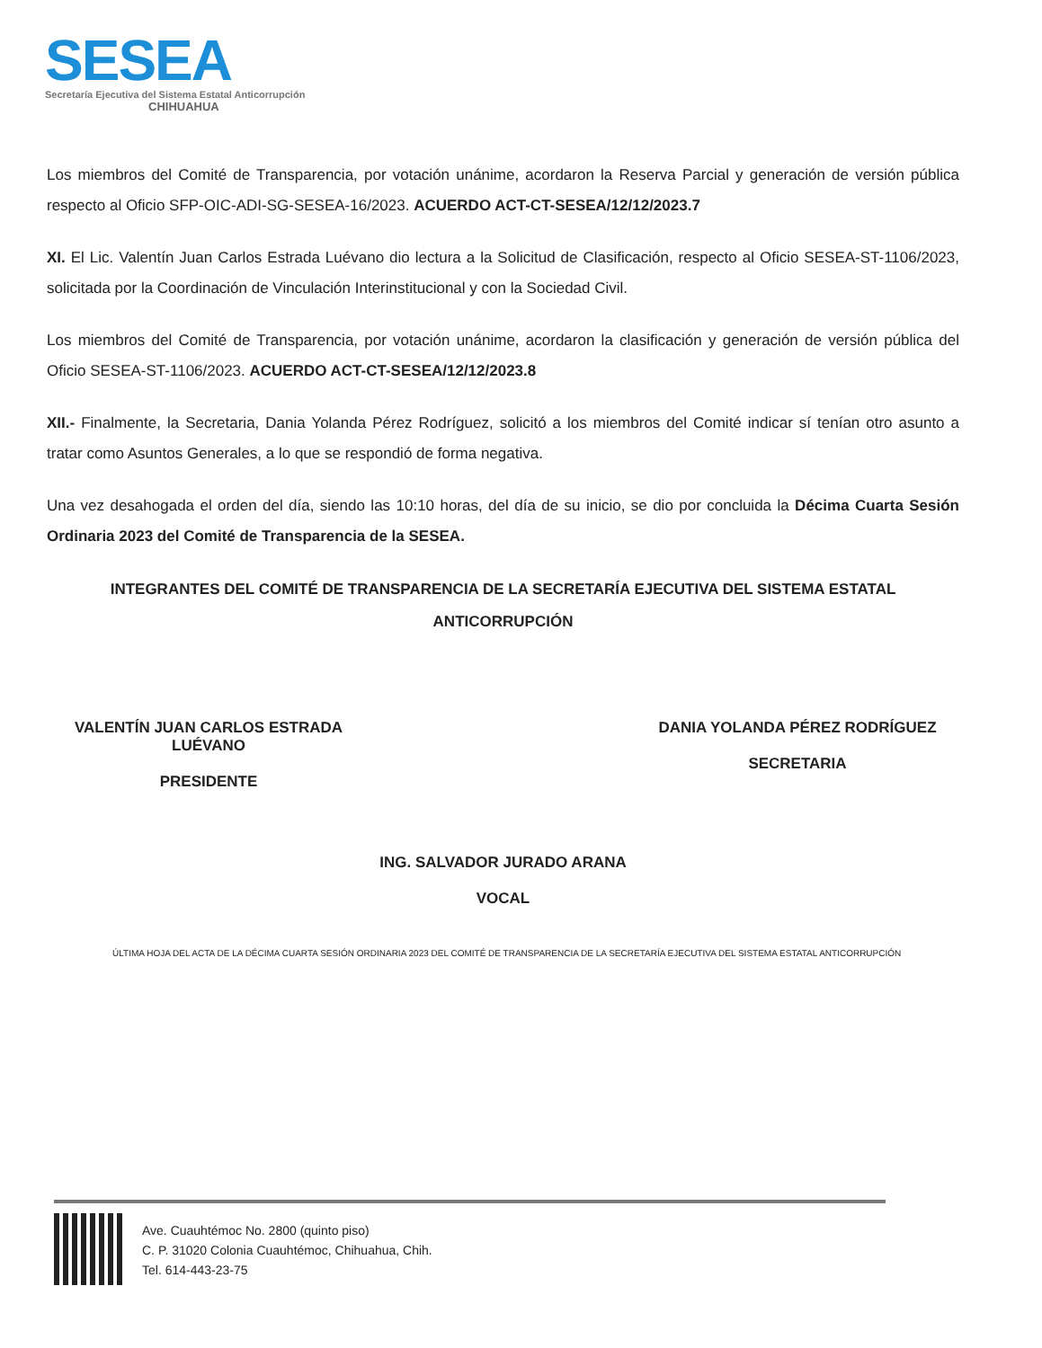SESEA
Secretaría Ejecutiva del Sistema Estatal Anticorrupción
CHIHUAHUA
Los miembros del Comité de Transparencia, por votación unánime, acordaron la Reserva Parcial y generación de versión pública respecto al Oficio SFP-OIC-ADI-SG-SESEA-16/2023. ACUERDO ACT-CT-SESEA/12/12/2023.7
XI. El Lic. Valentín Juan Carlos Estrada Luévano dio lectura a la Solicitud de Clasificación, respecto al Oficio SESEA-ST-1106/2023, solicitada por la Coordinación de Vinculación Interinstitucional y con la Sociedad Civil.
Los miembros del Comité de Transparencia, por votación unánime, acordaron la clasificación y generación de versión pública del Oficio SESEA-ST-1106/2023. ACUERDO ACT-CT-SESEA/12/12/2023.8
XII.- Finalmente, la Secretaria, Dania Yolanda Pérez Rodríguez, solicitó a los miembros del Comité indicar sí tenían otro asunto a tratar como Asuntos Generales, a lo que se respondió de forma negativa.
Una vez desahogada el orden del día, siendo las 10:10 horas, del día de su inicio, se dio por concluida la Décima Cuarta Sesión Ordinaria 2023 del Comité de Transparencia de la SESEA.
INTEGRANTES DEL COMITÉ DE TRANSPARENCIA DE LA SECRETARÍA EJECUTIVA DEL SISTEMA ESTATAL ANTICORRUPCIÓN
VALENTÍN JUAN CARLOS ESTRADA LUÉVANO
PRESIDENTE
DANIA YOLANDA PÉREZ RODRÍGUEZ
SECRETARIA
ING. SALVADOR JURADO ARANA
VOCAL
ÚLTIMA HOJA DEL ACTA DE LA DÉCIMA CUARTA SESIÓN ORDINARIA 2023 DEL COMITÉ DE TRANSPARENCIA DE LA SECRETARÍA EJECUTIVA DEL SISTEMA ESTATAL ANTICORRUPCIÓN
Ave. Cuauhtémoc No. 2800 (quinto piso)
C. P. 31020 Colonia Cuauhtémoc, Chihuahua, Chih.
Tel. 614-443-23-75